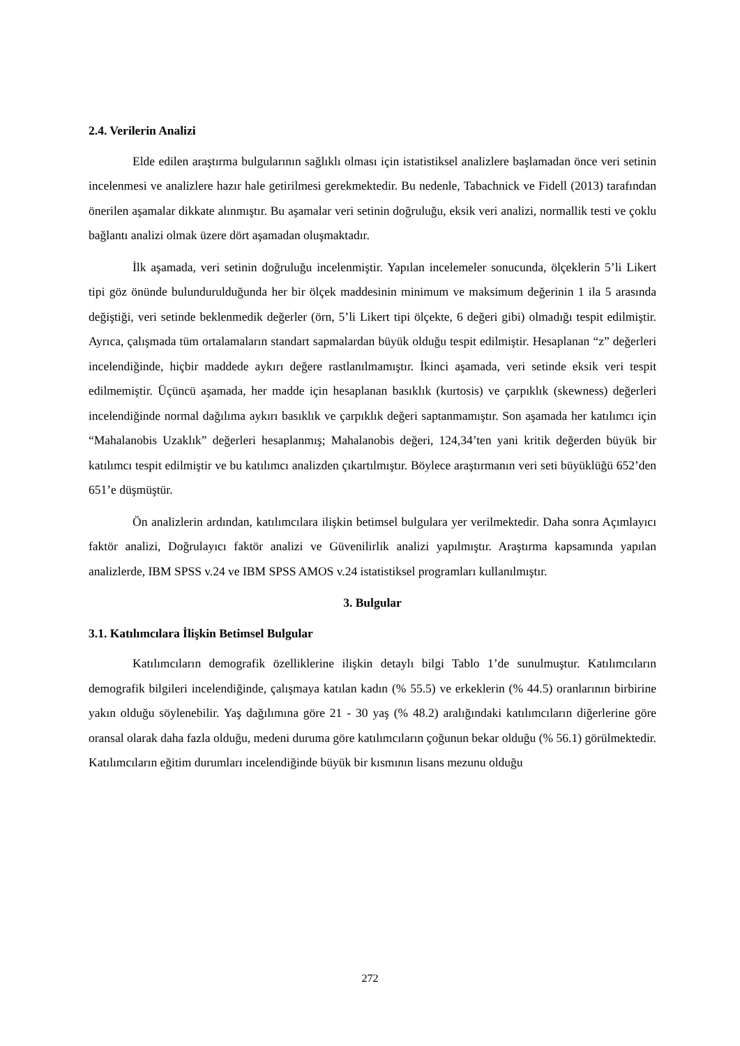2.4. Verilerin Analizi
Elde edilen araştırma bulgularının sağlıklı olması için istatistiksel analizlere başlamadan önce veri setinin incelenmesi ve analizlere hazır hale getirilmesi gerekmektedir. Bu nedenle, Tabachnick ve Fidell (2013) tarafından önerilen aşamalar dikkate alınmıştır. Bu aşamalar veri setinin doğruluğu, eksik veri analizi, normallik testi ve çoklu bağlantı analizi olmak üzere dört aşamadan oluşmaktadır.
İlk aşamada, veri setinin doğruluğu incelenmiştir. Yapılan incelemeler sonucunda, ölçeklerin 5’li Likert tipi göz önünde bulundurulduğunda her bir ölçek maddesinin minimum ve maksimum değerinin 1 ila 5 arasında değiştiği, veri setinde beklenmedik değerler (örn, 5’li Likert tipi ölçekte, 6 değeri gibi) olmadığı tespit edilmiştir. Ayrıca, çalışmada tüm ortalamaların standart sapmalardan büyük olduğu tespit edilmiştir. Hesaplanan “z” değerleri incelendiğinde, hiçbir maddede aykırı değere rastlanılmamıştır. İkinci aşamada, veri setinde eksik veri tespit edilmemiştir. Üçüncü aşamada, her madde için hesaplanan basıklık (kurtosis) ve çarpıklık (skewness) değerleri incelendiğinde normal dağılıma aykırı basıklık ve çarpıklık değeri saptanmamıştır. Son aşamada her katılımcı için “Mahalanobis Uzaklık” değerleri hesaplanmış; Mahalanobis değeri, 124,34’ten yani kritik değerden büyük bir katılımcı tespit edilmiştir ve bu katılımcı analizden çıkartılmıştır. Böylece araştırmanın veri seti büyüklüğü 652’den 651’e düşmüştür.
Ön analizlerin ardından, katılımcılara ilişkin betimsel bulgulara yer verilmektedir. Daha sonra Açımlayıcı faktör analizi, Doğrulayıcı faktör analizi ve Güvenilirlik analizi yapılmıştır. Araştırma kapsamında yapılan analizlerde, IBM SPSS v.24 ve IBM SPSS AMOS v.24 istatistiksel programları kullanılmıştır.
3. Bulgular
3.1. Katılımcılara İlişkin Betimsel Bulgular
Katılımcıların demografik özelliklerine ilişkin detaylı bilgi Tablo 1’de sunulmuştur. Katılımcıların demografik bilgileri incelendiğinde, çalışmaya katılan kadın (% 55.5) ve erkeklerin (% 44.5) oranlarının birbirine yakın olduğu söylenebilir. Yaş dağılımına göre 21 - 30 yaş (% 48.2) aralığındaki katılımcıların diğerlerine göre oransal olarak daha fazla olduğu, medeni duruma göre katılımcıların çoğunun bekar olduğu (% 56.1) görülmektedir. Katılımcıların eğitim durumları incelendiğinde büyük bir kısmının lisans mezunu olduğu
272